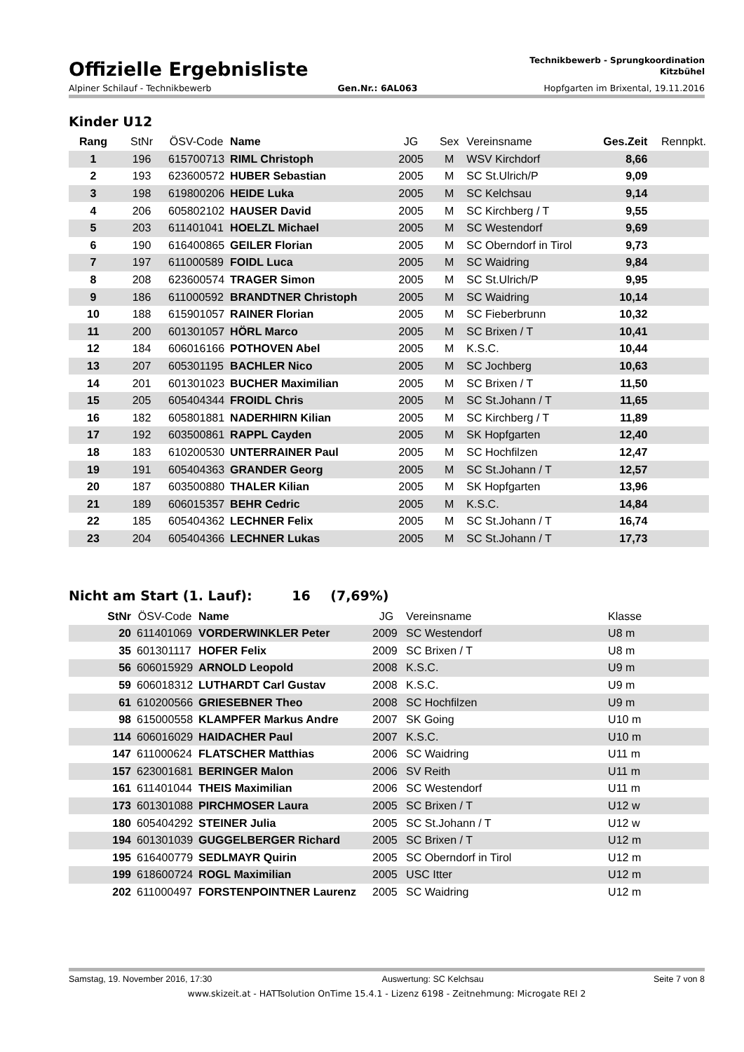Offizielle Ergebnisliste
Technikbewerb - Sprungkoordination
Kitzbühel
Alpiner Schilauf - Technikbewerb Gen.Nr.: 6AL063 Hopfgarten im Brixental, 19.11.2016
Kinder U12
| Rang | StNr | ÖSV-Code | Name | JG | Sex | Vereinsname | Ges.Zeit | Rennpkt. |
| --- | --- | --- | --- | --- | --- | --- | --- | --- |
| 1 | 196 | 615700713 | RIML Christoph | 2005 | M | WSV Kirchdorf | 8,66 | |
| 2 | 193 | 623600572 | HUBER Sebastian | 2005 | M | SC St.Ulrich/P | 9,09 | |
| 3 | 198 | 619800206 | HEIDE Luka | 2005 | M | SC Kelchsau | 9,14 | |
| 4 | 206 | 605802102 | HAUSER David | 2005 | M | SC Kirchberg / T | 9,55 | |
| 5 | 203 | 611401041 | HOELZL Michael | 2005 | M | SC Westendorf | 9,69 | |
| 6 | 190 | 616400865 | GEILER Florian | 2005 | M | SC Oberndorf in Tirol | 9,73 | |
| 7 | 197 | 611000589 | FOIDL Luca | 2005 | M | SC Waidring | 9,84 | |
| 8 | 208 | 623600574 | TRAGER Simon | 2005 | M | SC St.Ulrich/P | 9,95 | |
| 9 | 186 | 611000592 | BRANDTNER Christoph | 2005 | M | SC Waidring | 10,14 | |
| 10 | 188 | 615901057 | RAINER Florian | 2005 | M | SC Fieberbrunn | 10,32 | |
| 11 | 200 | 601301057 | HÖRL Marco | 2005 | M | SC Brixen / T | 10,41 | |
| 12 | 184 | 606016166 | POTHOVEN Abel | 2005 | M | K.S.C. | 10,44 | |
| 13 | 207 | 605301195 | BACHLER Nico | 2005 | M | SC Jochberg | 10,63 | |
| 14 | 201 | 601301023 | BUCHER Maximilian | 2005 | M | SC Brixen / T | 11,50 | |
| 15 | 205 | 605404344 | FROIDL Chris | 2005 | M | SC St.Johann / T | 11,65 | |
| 16 | 182 | 605801881 | NADERHIRN Kilian | 2005 | M | SC Kirchberg / T | 11,89 | |
| 17 | 192 | 603500861 | RAPPL Cayden | 2005 | M | SK Hopfgarten | 12,40 | |
| 18 | 183 | 610200530 | UNTERRAINER Paul | 2005 | M | SC Hochfilzen | 12,47 | |
| 19 | 191 | 605404363 | GRANDER Georg | 2005 | M | SC St.Johann / T | 12,57 | |
| 20 | 187 | 603500880 | THALER Kilian | 2005 | M | SK Hopfgarten | 13,96 | |
| 21 | 189 | 606015357 | BEHR Cedric | 2005 | M | K.S.C. | 14,84 | |
| 22 | 185 | 605404362 | LECHNER Felix | 2005 | M | SC St.Johann / T | 16,74 | |
| 23 | 204 | 605404366 | LECHNER Lukas | 2005 | M | SC St.Johann / T | 17,73 | |
Nicht am Start (1. Lauf): 16 (7,69%)
| StNr | ÖSV-Code | Name | JG | Vereinsname | Klasse |
| --- | --- | --- | --- | --- | --- |
| 20 | 611401069 | VORDERWINKLER Peter | 2009 | SC Westendorf | U8 m |
| 35 | 601301117 | HOFER Felix | 2009 | SC Brixen / T | U8 m |
| 56 | 606015929 | ARNOLD Leopold | 2008 | K.S.C. | U9 m |
| 59 | 606018312 | LUTHARDT Carl Gustav | 2008 | K.S.C. | U9 m |
| 61 | 610200566 | GRIESEBNER Theo | 2008 | SC Hochfilzen | U9 m |
| 98 | 615000558 | KLAMPFER Markus Andre | 2007 | SK Going | U10 m |
| 114 | 606016029 | HAIDACHER Paul | 2007 | K.S.C. | U10 m |
| 147 | 611000624 | FLATSCHER Matthias | 2006 | SC Waidring | U11 m |
| 157 | 623001681 | BERINGER Malon | 2006 | SV Reith | U11 m |
| 161 | 611401044 | THEIS Maximilian | 2006 | SC Westendorf | U11 m |
| 173 | 601301088 | PIRCHMOSER Laura | 2005 | SC Brixen / T | U12 w |
| 180 | 605404292 | STEINER Julia | 2005 | SC St.Johann / T | U12 w |
| 194 | 601301039 | GUGGELBERGER Richard | 2005 | SC Brixen / T | U12 m |
| 195 | 616400779 | SEDLMAYR Quirin | 2005 | SC Oberndorf in Tirol | U12 m |
| 199 | 618600724 | ROGL Maximilian | 2005 | USC Itter | U12 m |
| 202 | 611000497 | FORSTENPOINTNER Laurenz | 2005 | SC Waidring | U12 m |
Samstag, 19. November 2016, 17:30 Auswertung: SC Kelchsau Seite 7 von 8
www.skizeit.at - HATTsolution OnTime 15.4.1 - Lizenz 6198 - Zeitnehmung: Microgate REI 2